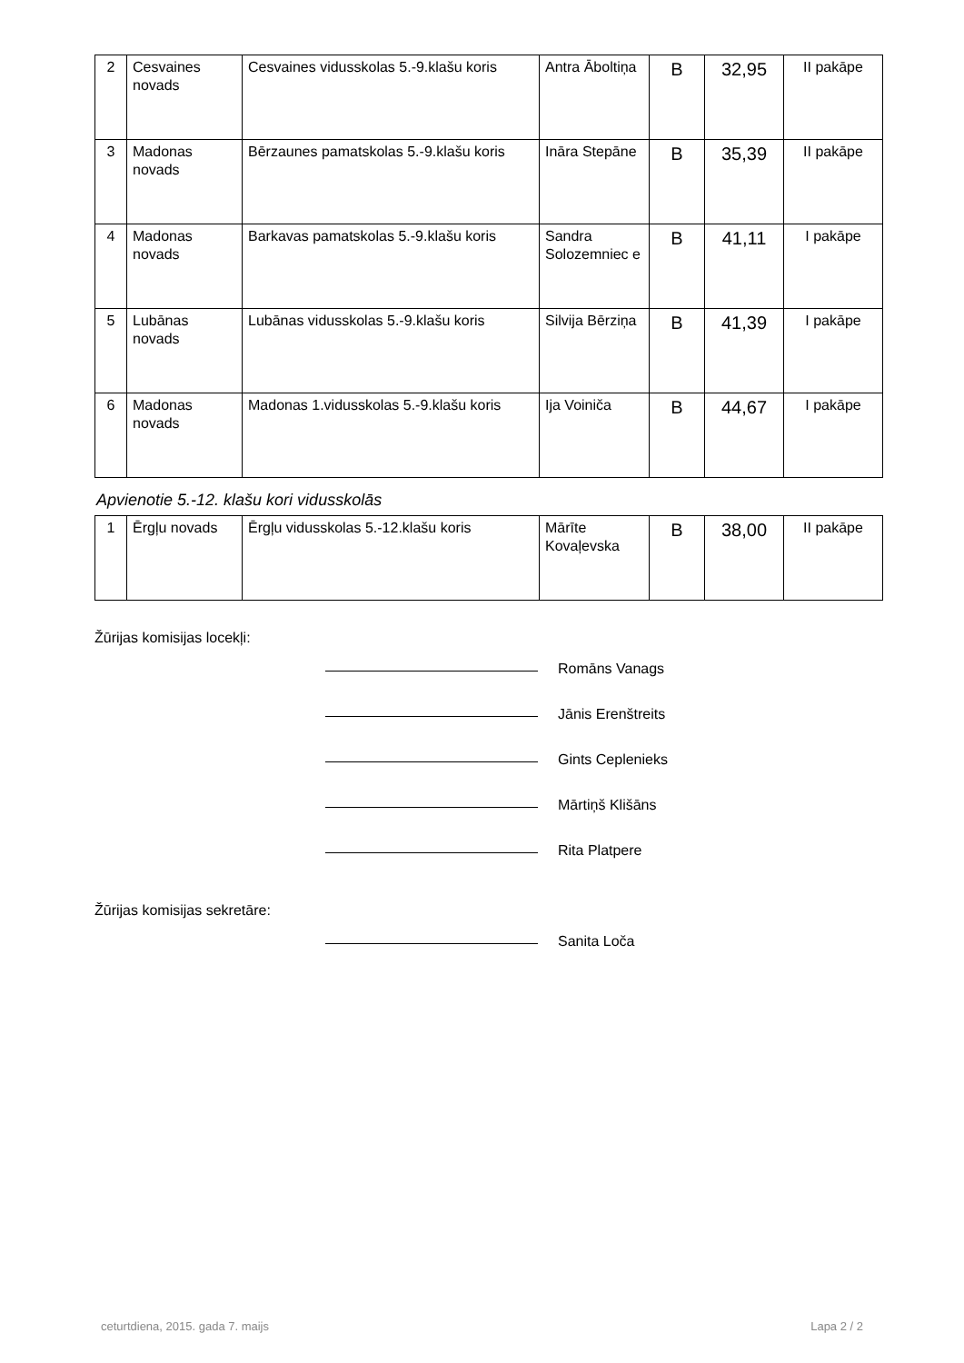| 2 | Cesvaines novads | Cesvaines vidusskolas 5.-9.klašu koris | Antra Āboltiņa | B | 32,95 | II pakāpe |
| 3 | Madonas novads | Bērzaunes pamatskolas 5.-9.klašu koris | Ināra Stepāne | B | 35,39 | II pakāpe |
| 4 | Madonas novads | Barkavas pamatskolas 5.-9.klašu koris | Sandra Solozemniec e | B | 41,11 | I pakāpe |
| 5 | Lubānas novads | Lubānas vidusskolas 5.-9.klašu koris | Silvija Bērziņa | B | 41,39 | I pakāpe |
| 6 | Madonas novads | Madonas 1.vidusskolas 5.-9.klašu koris | Ija Voiniča | B | 44,67 | I pakāpe |
Apvienotie 5.-12. klašu kori vidusskolās
| 1 | Ērgļu novads | Ērgļu vidusskolas 5.-12.klašu koris | Mārīte Kovaļevska | B | 38,00 | II pakāpe |
Žūrijas komisijas locekļi:
Romāns Vanags
Jānis Erenštreits
Gints Ceplenieks
Mārtiņš Klišāns
Rita Platpere
Žūrijas komisijas sekretāre:
Sanita Loča
ceturtdiena, 2015. gada 7. maijs Lapa 2 / 2